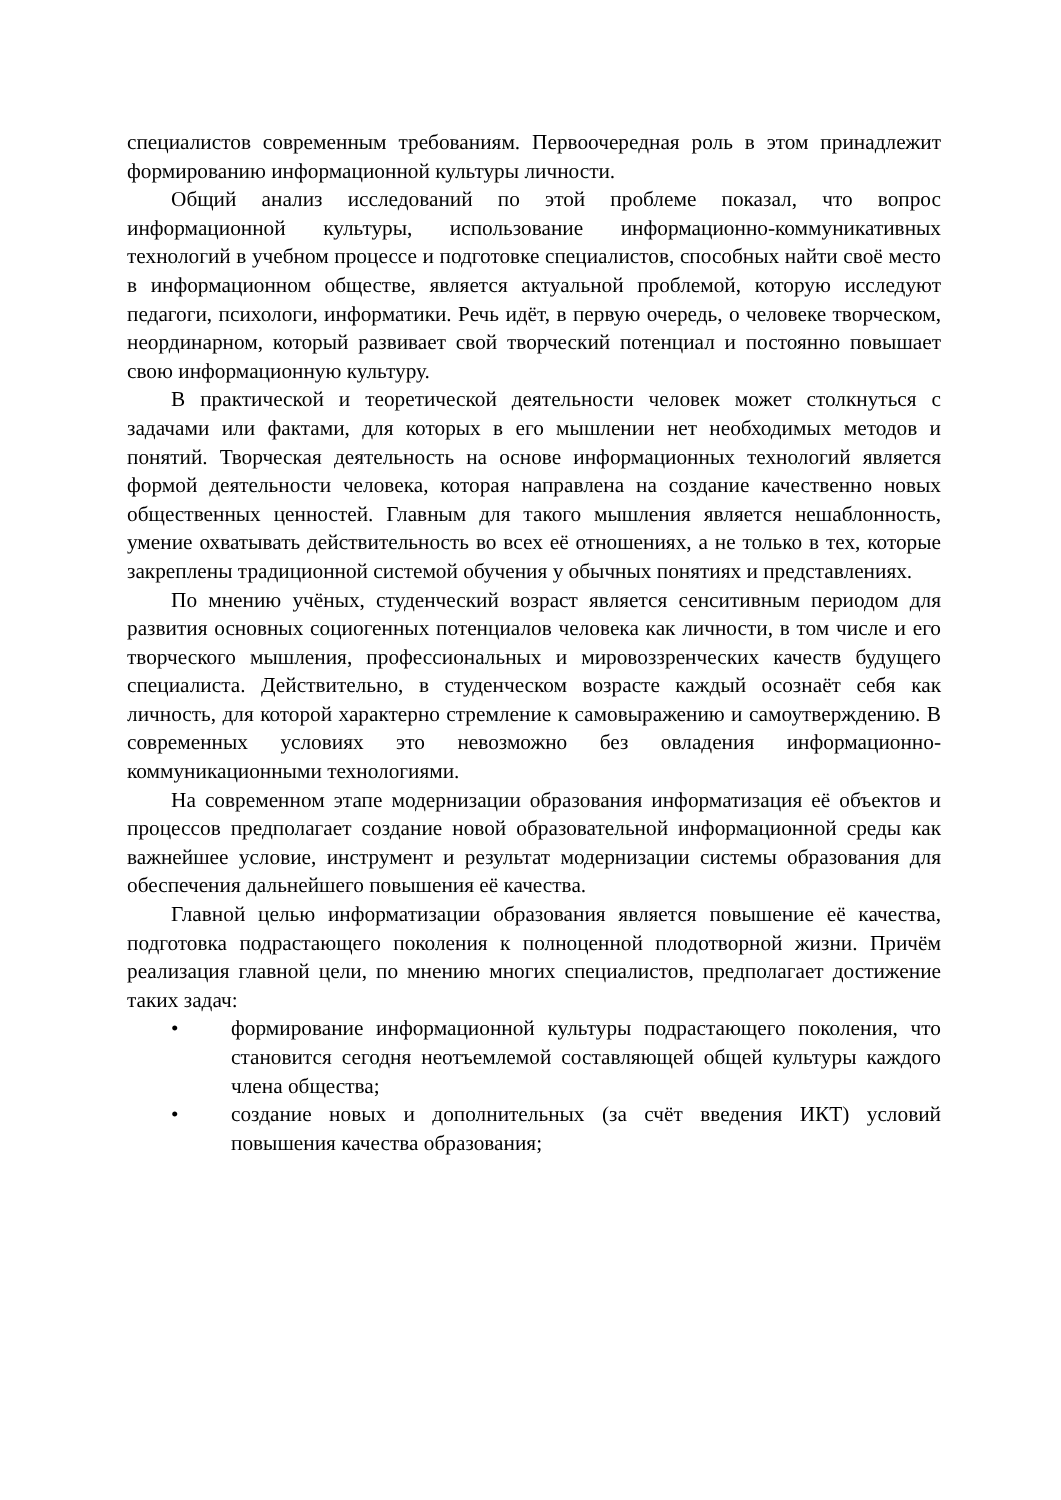специалистов современным требованиям. Первоочередная роль в этом принадлежит формированию информационной культуры личности.
Общий анализ исследований по этой проблеме показал, что вопрос информационной культуры, использование информационно-коммуникативных технологий в учебном процессе и подготовке специалистов, способных найти своё место в информационном обществе, является актуальной проблемой, которую исследуют педагоги, психологи, информатики. Речь идёт, в первую очередь, о человеке творческом, неординарном, который развивает свой творческий потенциал и постоянно повышает свою информационную культуру.
В практической и теоретической деятельности человек может столкнуться с задачами или фактами, для которых в его мышлении нет необходимых методов и понятий. Творческая деятельность на основе информационных технологий является формой деятельности человека, которая направлена на создание качественно новых общественных ценностей. Главным для такого мышления является нешаблонность, умение охватывать действительность во всех её отношениях, а не только в тех, которые закреплены традиционной системой обучения у обычных понятиях и представлениях.
По мнению учёных, студенческий возраст является сенситивным периодом для развития основных социогенных потенциалов человека как личности, в том числе и его творческого мышления, профессиональных и мировоззренческих качеств будущего специалиста. Действительно, в студенческом возрасте каждый осознаёт себя как личность, для которой характерно стремление к самовыражению и самоутверждению. В современных условиях это невозможно без овладения информационно-коммуникационными технологиями.
На современном этапе модернизации образования информатизация её объектов и процессов предполагает создание новой образовательной информационной среды как важнейшее условие, инструмент и результат модернизации системы образования для обеспечения дальнейшего повышения её качества.
Главной целью информатизации образования является повышение её качества, подготовка подрастающего поколения к полноценной плодотворной жизни. Причём реализация главной цели, по мнению многих специалистов, предполагает достижение таких задач:
• формирование информационной культуры подрастающего поколения, что становится сегодня неотъемлемой составляющей общей культуры каждого члена общества;
• создание новых и дополнительных (за счёт введения ИКТ) условий повышения качества образования;